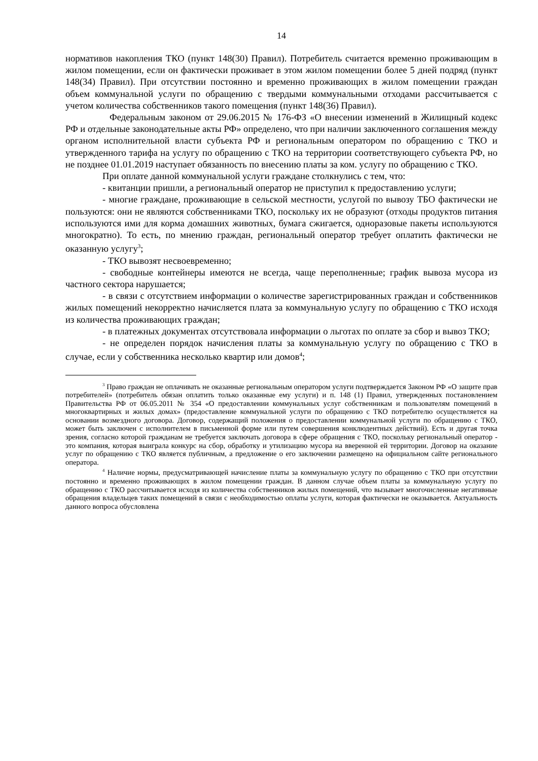14
нормативов накопления ТКО (пункт 148(30) Правил). Потребитель считается временно проживающим в жилом помещении, если он фактически проживает в этом жилом помещении более 5 дней подряд (пункт 148(34) Правил). При отсутствии постоянно и временно проживающих в жилом помещении граждан объем коммунальной услуги по обращению с твердыми коммунальными отходами рассчитывается с учетом количества собственников такого помещения (пункт 148(36) Правил).
Федеральным законом от 29.06.2015 № 176-ФЗ «О внесении изменений в Жилищный кодекс РФ и отдельные законодательные акты РФ» определено, что при наличии заключенного соглашения между органом исполнительной власти субъекта РФ и региональным оператором по обращению с ТКО и утвержденного тарифа на услугу по обращению с ТКО на территории соответствующего субъекта РФ, но не позднее 01.01.2019 наступает обязанность по внесению платы за ком. услугу по обращению с ТКО.
При оплате данной коммунальной услуги граждане столкнулись с тем, что:
- квитанции пришли, а региональный оператор не приступил к предоставлению услуги;
- многие граждане, проживающие в сельской местности, услугой по вывозу ТБО фактически не пользуются: они не являются собственниками ТКО, поскольку их не образуют (отходы продуктов питания используются ими для корма домашних животных, бумага сжигается, одноразовые пакеты используются многократно). То есть, по мнению граждан, региональный оператор требует оплатить фактически не оказанную услугу<sup>3</sup>;
- ТКО вывозят несвоевременно;
- свободные контейнеры имеются не всегда, чаще переполненные; график вывоза мусора из частного сектора нарушается;
- в связи с отсутствием информации о количестве зарегистрированных граждан и собственников жилых помещений некорректно начисляется плата за коммунальную услугу по обращению с ТКО исходя из количества проживающих граждан;
- в платежных документах отсутствовала информации о льготах по оплате за сбор и вывоз ТКО;
- не определен порядок начисления платы за коммунальную услугу по обращению с ТКО в случае, если у собственника несколько квартир или домов<sup>4</sup>;
<sup>3</sup> Право граждан не оплачивать не оказанные региональным оператором услуги подтверждается Законом РФ «О защите прав потребителей» (потребитель обязан оплатить только оказанные ему услуги) и п. 148 (1) Правил, утвержденных постановлением Правительства РФ от 06.05.2011 № 354 «О предоставлении коммунальных услуг собственникам и пользователям помещений в многоквартирных и жилых домах» (предоставление коммунальной услуги по обращению с ТКО потребителю осуществляется на основании возмездного договора. Договор, содержащий положения о предоставлении коммунальной услуги по обращению с ТКО, может быть заключен с исполнителем в письменной форме или путем совершения конклюдентных действий). Есть и другая точка зрения, согласно которой гражданам не требуется заключать договора в сфере обращения с ТКО, поскольку региональный оператор - это компания, которая выиграла конкурс на сбор, обработку и утилизацию мусора на вверенной ей территории. Договор на оказание услуг по обращению с ТКО является публичным, а предложение о его заключении размещено на официальном сайте регионального оператора.
<sup>4</sup> Наличие нормы, предусматривающей начисление платы за коммунальную услугу по обращению с ТКО при отсутствии постоянно и временно проживающих в жилом помещении граждан. В данном случае объем платы за коммунальную услугу по обращению с ТКО рассчитывается исходя из количества собственников жилых помещений, что вызывает многочисленные негативные обращения владельцев таких помещений в связи с необходимостью оплаты услуги, которая фактически не оказывается. Актуальность данного вопроса обусловлена